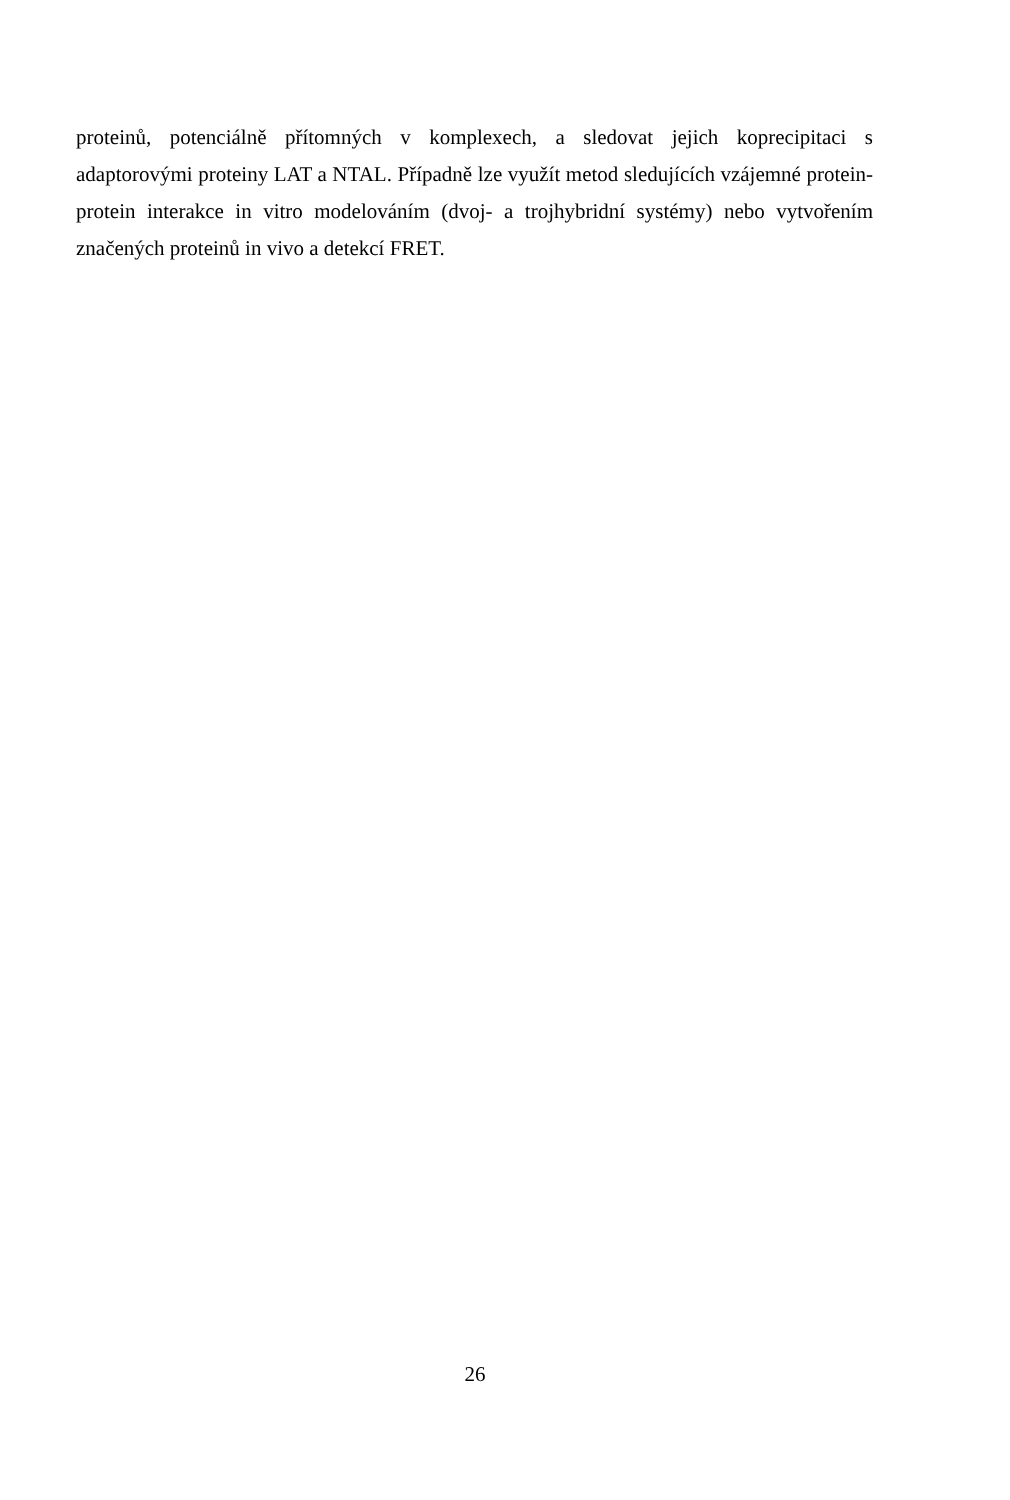proteinů, potenciálně přítomných v komplexech, a sledovat jejich koprecipitaci s adaptorovými proteiny LAT a NTAL. Případně lze využít metod sledujících vzájemné protein-protein interakce in vitro modelováním (dvoj- a trojhybridní systémy) nebo vytvořením značených proteinů in vivo a detekcí FRET.
26